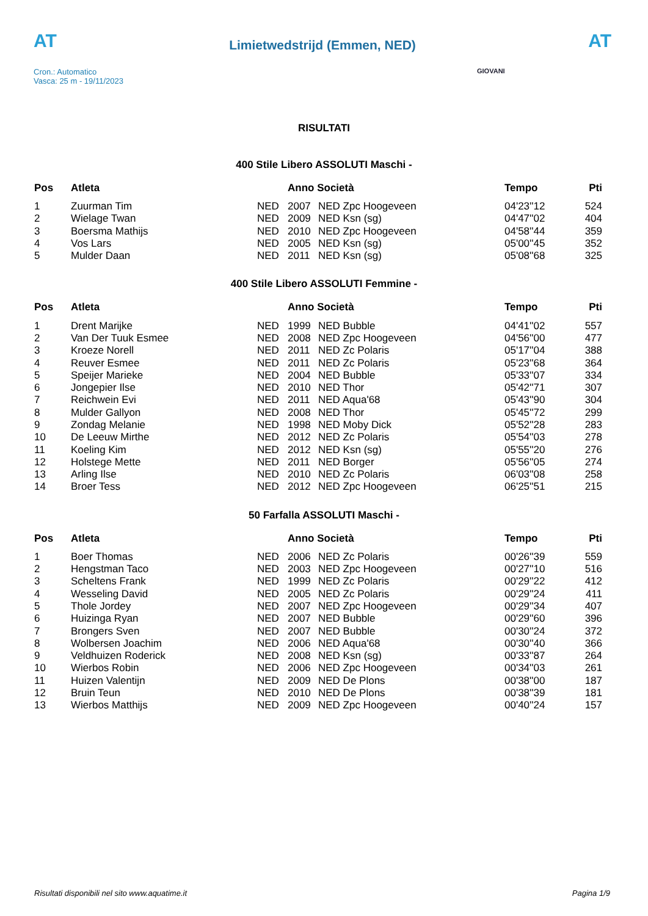AT
Cron.: Automatico
Vasca: 25 m - 19/11/2023
Limietwedstrijd (Emmen, NED)
AT
GIOVANI
RISULTATI
400 Stile Libero ASSOLUTI Maschi -
| Pos | Atleta | | Anno Società | | Tempo | Pti |
| --- | --- | --- | --- | --- | --- | --- |
| 1 | Zuurman Tim | NED | 2007 | NED Zpc Hoogeveen | 04'23''12 | 524 |
| 2 | Wielage Twan | NED | 2009 | NED Ksn (sg) | 04'47''02 | 404 |
| 3 | Boersma Mathijs | NED | 2010 | NED Zpc Hoogeveen | 04'58''44 | 359 |
| 4 | Vos Lars | NED | 2005 | NED Ksn (sg) | 05'00''45 | 352 |
| 5 | Mulder Daan | NED | 2011 | NED Ksn (sg) | 05'08''68 | 325 |
400 Stile Libero ASSOLUTI Femmine -
| Pos | Atleta | | Anno Società | | Tempo | Pti |
| --- | --- | --- | --- | --- | --- | --- |
| 1 | Drent Marijke | NED | 1999 | NED Bubble | 04'41''02 | 557 |
| 2 | Van Der Tuuk Esmee | NED | 2008 | NED Zpc Hoogeveen | 04'56''00 | 477 |
| 3 | Kroeze Norell | NED | 2011 | NED Zc Polaris | 05'17''04 | 388 |
| 4 | Reuver Esmee | NED | 2011 | NED Zc Polaris | 05'23''68 | 364 |
| 5 | Speijer Marieke | NED | 2004 | NED Bubble | 05'33''07 | 334 |
| 6 | Jongepier Ilse | NED | 2010 | NED Thor | 05'42''71 | 307 |
| 7 | Reichwein Evi | NED | 2011 | NED Aqua'68 | 05'43''90 | 304 |
| 8 | Mulder Gallyon | NED | 2008 | NED Thor | 05'45''72 | 299 |
| 9 | Zondag Melanie | NED | 1998 | NED Moby Dick | 05'52''28 | 283 |
| 10 | De Leeuw Mirthe | NED | 2012 | NED Zc Polaris | 05'54''03 | 278 |
| 11 | Koeling Kim | NED | 2012 | NED Ksn (sg) | 05'55''20 | 276 |
| 12 | Holstege Mette | NED | 2011 | NED Borger | 05'56''05 | 274 |
| 13 | Arling Ilse | NED | 2010 | NED Zc Polaris | 06'03''08 | 258 |
| 14 | Broer Tess | NED | 2012 | NED Zpc Hoogeveen | 06'25''51 | 215 |
50 Farfalla ASSOLUTI Maschi -
| Pos | Atleta | | Anno Società | | Tempo | Pti |
| --- | --- | --- | --- | --- | --- | --- |
| 1 | Boer Thomas | NED | 2006 | NED Zc Polaris | 00'26''39 | 559 |
| 2 | Hengstman Taco | NED | 2003 | NED Zpc Hoogeveen | 00'27''10 | 516 |
| 3 | Scheltens Frank | NED | 1999 | NED Zc Polaris | 00'29''22 | 412 |
| 4 | Wesseling David | NED | 2005 | NED Zc Polaris | 00'29''24 | 411 |
| 5 | Thole Jordey | NED | 2007 | NED Zpc Hoogeveen | 00'29''34 | 407 |
| 6 | Huizinga Ryan | NED | 2007 | NED Bubble | 00'29''60 | 396 |
| 7 | Brongers Sven | NED | 2007 | NED Bubble | 00'30''24 | 372 |
| 8 | Wolbersen Joachim | NED | 2006 | NED Aqua'68 | 00'30''40 | 366 |
| 9 | Veldhuizen Roderick | NED | 2008 | NED Ksn (sg) | 00'33''87 | 264 |
| 10 | Wierbos Robin | NED | 2006 | NED Zpc Hoogeveen | 00'34''03 | 261 |
| 11 | Huizen Valentijn | NED | 2009 | NED De Plons | 00'38''00 | 187 |
| 12 | Bruin Teun | NED | 2010 | NED De Plons | 00'38''39 | 181 |
| 13 | Wierbos Matthijs | NED | 2009 | NED Zpc Hoogeveen | 00'40''24 | 157 |
Risultati disponibili nel sito www.aquatime.it Pagina 1/9